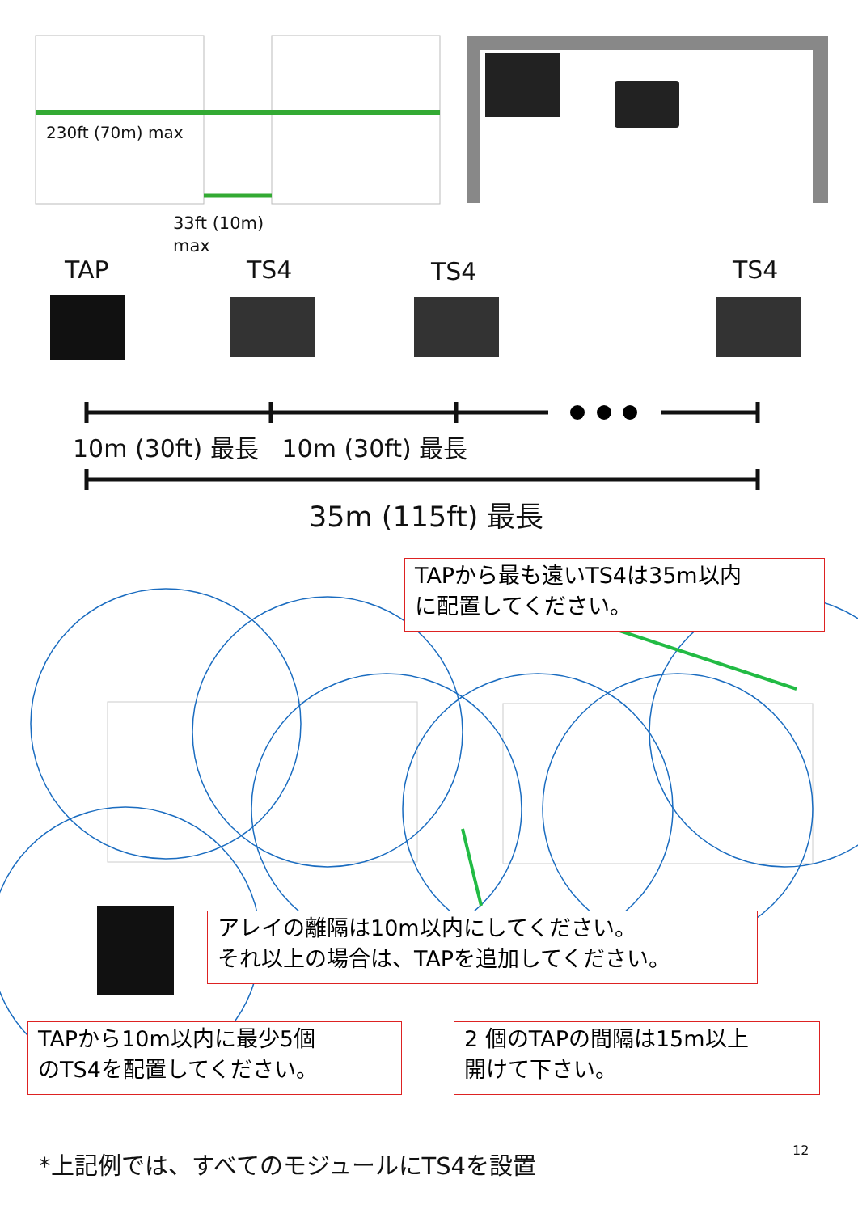230ft (70m) max
33ft (10m)
max
TAP TS4 TS4 TS4
10m (30ft) 最長 10m (30ft) 最長
35m (115ft) 最長
TAPから最も遠いTS4は35m以内
に配置してください。
アレイの離隔は10m以内にしてください。
それ以上の場合は、TAPを追加してください。
TAPから10m以内に最少5個
のTS4を配置してください。
2 個のTAPの間隔は15m以上
開けて下さい。
*上記例では、すべてのモジュールにTS4を設置
12